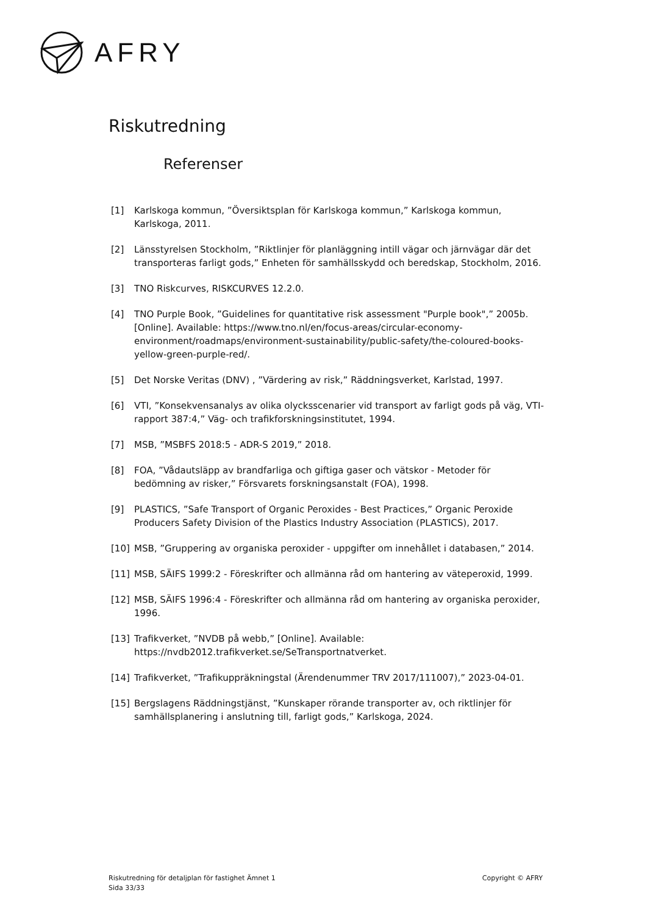AFRY
Riskutredning
Referenser
[1] Karlskoga kommun, ”Översiktsplan för Karlskoga kommun,” Karlskoga kommun, Karlskoga, 2011.
[2] Länsstyrelsen Stockholm, ”Riktlinjer för planläggning intill vägar och järnvägar där det transporteras farligt gods,” Enheten för samhällsskydd och beredskap, Stockholm, 2016.
[3] TNO Riskcurves, RISKCURVES 12.2.0.
[4] TNO Purple Book, ”Guidelines for quantitative risk assessment "Purple book",” 2005b. [Online]. Available: https://www.tno.nl/en/focus-areas/circular-economy-environment/roadmaps/environment-sustainability/public-safety/the-coloured-books-yellow-green-purple-red/.
[5] Det Norske Veritas (DNV) , ”Värdering av risk,” Räddningsverket, Karlstad, 1997.
[6] VTI, ”Konsekvensanalys av olika olycksscenarier vid transport av farligt gods på väg, VTI-rapport 387:4,” Väg- och trafikforskningsinstitutet, 1994.
[7] MSB, ”MSBFS 2018:5 - ADR-S 2019,” 2018.
[8] FOA, ”Vådautsläpp av brandfarliga och giftiga gaser och vätskor - Metoder för bedömning av risker,” Försvarets forskningsanstalt (FOA), 1998.
[9] PLASTICS, ”Safe Transport of Organic Peroxides - Best Practices,” Organic Peroxide Producers Safety Division of the Plastics Industry Association (PLASTICS), 2017.
[10] MSB, ”Gruppering av organiska peroxider - uppgifter om innehållet i databasen,” 2014.
[11] MSB, SÄIFS 1999:2 - Föreskrifter och allmänna råd om hantering av väteperoxid, 1999.
[12] MSB, SÄIFS 1996:4 - Föreskrifter och allmänna råd om hantering av organiska peroxider, 1996.
[13] Trafikverket, ”NVDB på webb,” [Online]. Available: https://nvdb2012.trafikverket.se/SeTransportnatverket.
[14] Trafikverket, ”Trafikuppräkningstal (Ärendenummer TRV 2017/111007),” 2023-04-01.
[15] Bergslagens Räddningstjänst, ”Kunskaper rörande transporter av, och riktlinjer för samhällsplanering i anslutning till, farligt gods,” Karlskoga, 2024.
Riskutredning för detaljplan för fastighet Ämnet 1
Sida 33/33
Copyright © AFRY